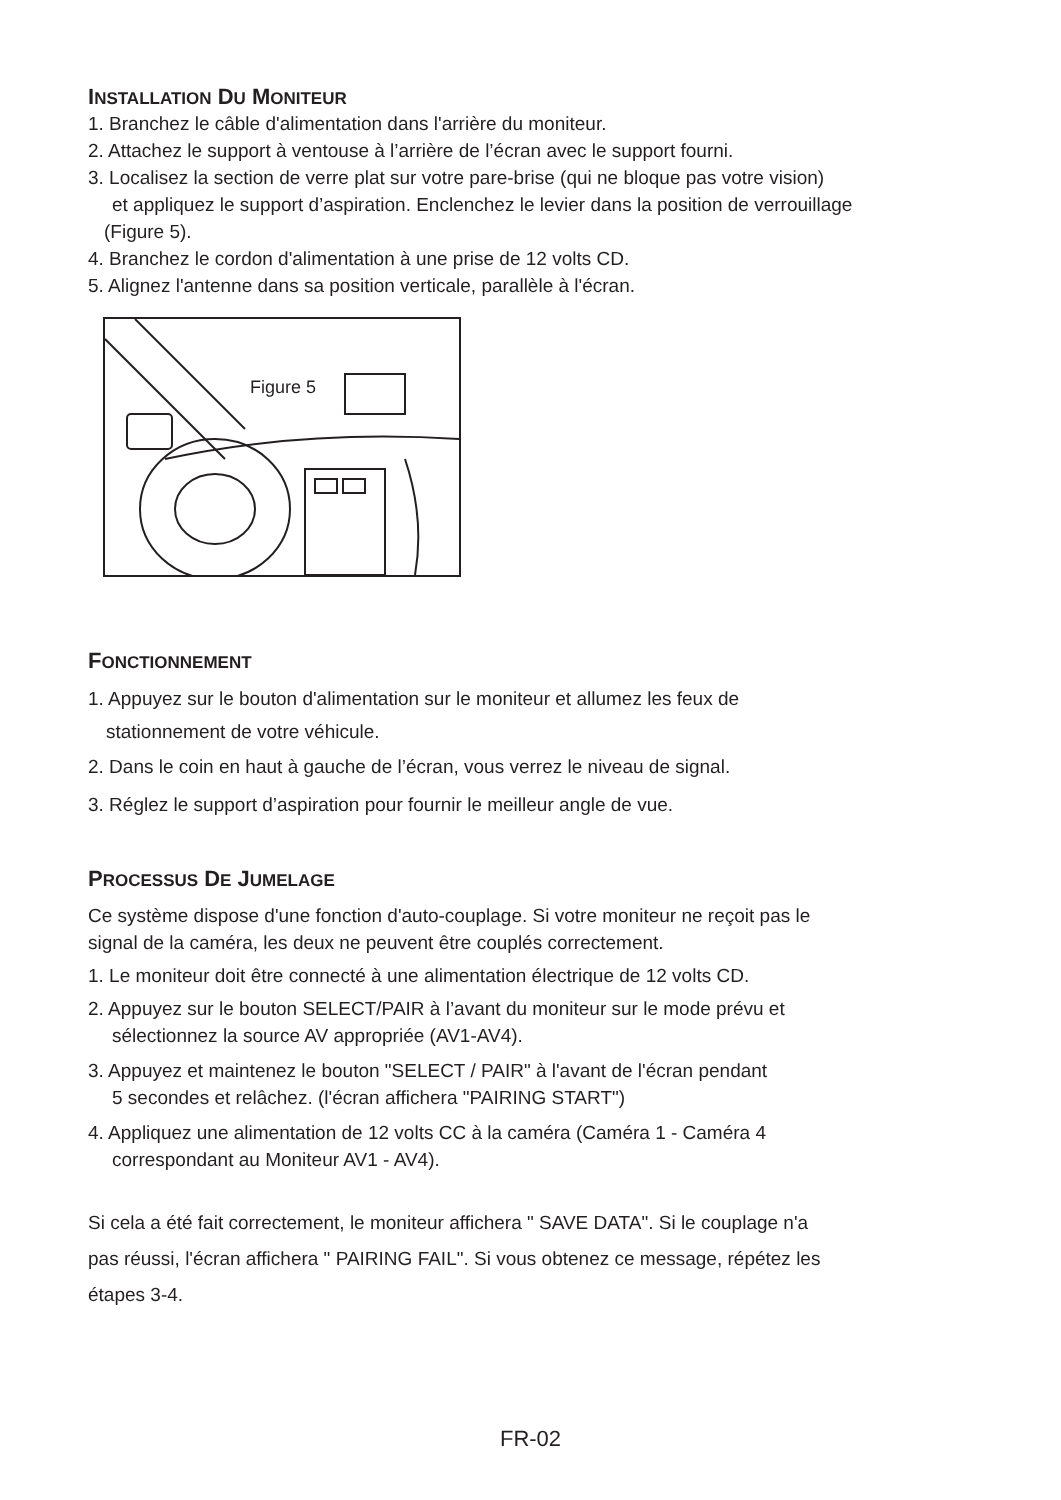INSTALLATION DU MONITEUR
1. Branchez le câble d'alimentation dans l'arrière du moniteur.
2. Attachez le support à ventouse à l’arrière de l’écran avec le support fourni.
3. Localisez la section de verre plat sur votre pare-brise (qui ne bloque pas votre vision)
et appliquez le support d’aspiration. Enclenchez le levier dans la position de verrouillage
(Figure 5).
4. Branchez le cordon d'alimentation à une prise de 12 volts CD.
5. Alignez l'antenne dans sa position verticale, parallèle à l'écran.
Figure 5
FONCTIONNEMENT
1. Appuyez sur le bouton d'alimentation sur le moniteur et allumez les feux de
stationnement de votre véhicule.
2. Dans le coin en haut à gauche de l’écran, vous verrez le niveau de signal.
3. Réglez le support d’aspiration pour fournir le meilleur angle de vue.
PROCESSUS DE JUMELAGE
Ce système dispose d'une fonction d'auto-couplage. Si votre moniteur ne reçoit pas le
signal de la caméra, les deux ne peuvent être couplés correctement.
1. Le moniteur doit être connecté à une alimentation électrique de 12 volts CD.
2. Appuyez sur le bouton SELECT/PAIR à l’avant du moniteur sur le mode prévu et
sélectionnez la source AV appropriée (AV1-AV4).
3. Appuyez et maintenez le bouton "SELECT / PAIR" à l'avant de l'écran pendant
5 secondes et relâchez. (l'écran affichera "PAIRING START")
4. Appliquez une alimentation de 12 volts CC à la caméra (Caméra 1 - Caméra 4
correspondant au Moniteur AV1 - AV4).
Si cela a été fait correctement, le moniteur affichera " SAVE DATA". Si le couplage n'a
pas réussi, l'écran affichera " PAIRING FAIL". Si vous obtenez ce message, répétez les
étapes 3-4.
FR-02